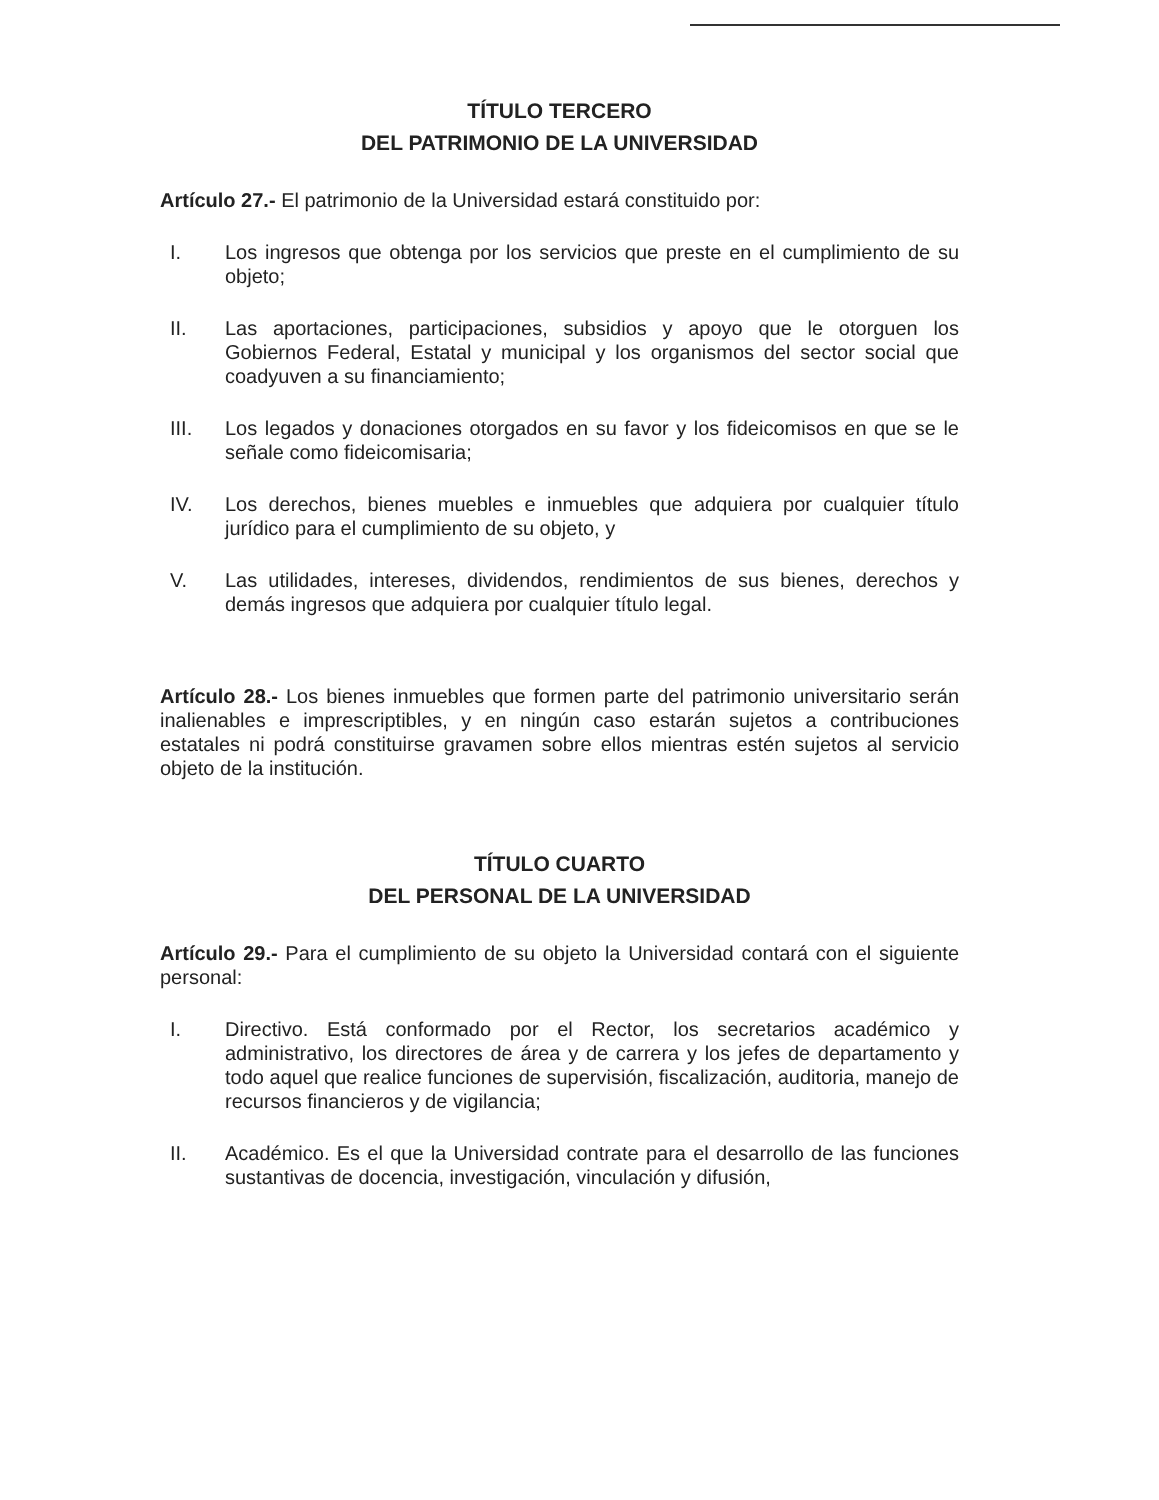TÍTULO TERCERO
DEL PATRIMONIO DE LA UNIVERSIDAD
Artículo 27.- El patrimonio de la Universidad estará constituido por:
I. Los ingresos que obtenga por los servicios que preste en el cumplimiento de su objeto;
II. Las aportaciones, participaciones, subsidios y apoyo que le otorguen los Gobiernos Federal, Estatal y municipal y los organismos del sector social que coadyuven a su financiamiento;
III. Los legados y donaciones otorgados en su favor y los fideicomisos en que se le señale como fideicomisaria;
IV. Los derechos, bienes muebles e inmuebles que adquiera por cualquier título jurídico para el cumplimiento de su objeto, y
V. Las utilidades, intereses, dividendos, rendimientos de sus bienes, derechos y demás ingresos que adquiera por cualquier título legal.
Artículo 28.- Los bienes inmuebles que formen parte del patrimonio universitario serán inalienables e imprescriptibles, y en ningún caso estarán sujetos a contribuciones estatales ni podrá constituirse gravamen sobre ellos mientras estén sujetos al servicio objeto de la institución.
TÍTULO CUARTO
DEL PERSONAL DE LA UNIVERSIDAD
Artículo 29.- Para el cumplimiento de su objeto la Universidad contará con el siguiente personal:
I. Directivo. Está conformado por el Rector, los secretarios académico y administrativo, los directores de área y de carrera y los jefes de departamento y todo aquel que realice funciones de supervisión, fiscalización, auditoria, manejo de recursos financieros y de vigilancia;
II. Académico. Es el que la Universidad contrate para el desarrollo de las funciones sustantivas de docencia, investigación, vinculación y difusión,